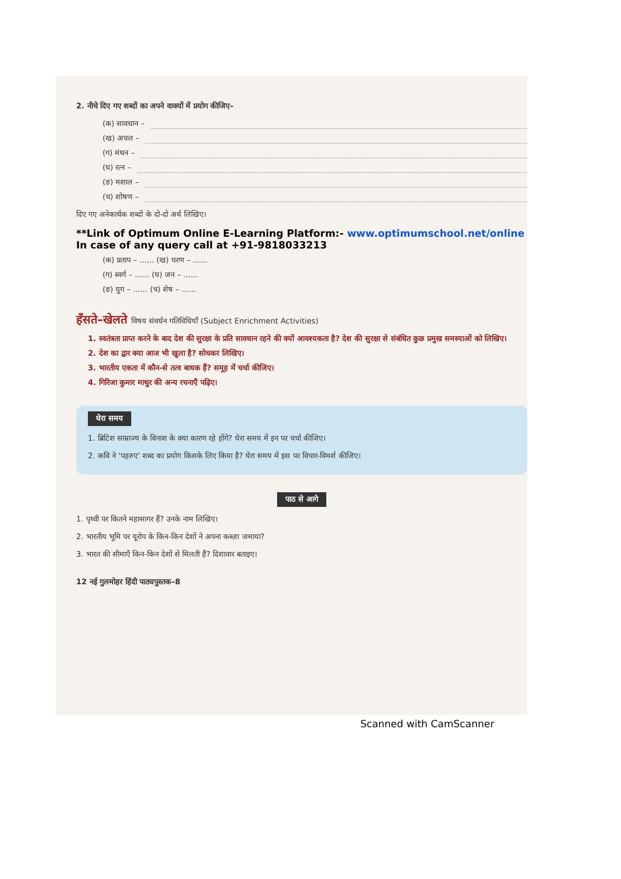2. नीचे दिए गए शब्दों का अपने वाक्यों में प्रयोग कीजिए–
(क) सावधान –
(ख) अचल –
(ग) मंथन –
(घ) रत्न –
(ङ) मशाल –
(च) शोषण –
दिए गए अनेकार्थक शब्दों के दो-दो अर्थ लिखिए।
**Link of Optimum Online E-Learning Platform:- www.optimumschool.net/online
In case of any query call at +91-9818033213
(क) प्रताप – ...... (ख) चरण – ......
(ग) स्वर्ग – ...... (घ) जन – ......
(ङ) युग – ...... (च) शेष – ......
हँसते–खेलते विषय संवर्धन गतिविधियाँ (Subject Enrichment Activities)
1. स्वतंत्रता प्राप्त करने के बाद देश की सुरक्षा के प्रति सावधान रहने की क्यों आवश्यकता है? देश की सुरक्षा से संबंधित कुछ प्रमुख समस्याओं को लिखिए।
2. देश का द्वार क्या आज भी खुला है? सोचकर लिखिए।
3. भारतीय एकता में कौन-से तत्व बाधक हैं? समूह में चर्चा कीजिए।
4. गिरिजा कुमार माथुर की अन्य रचनाएँ पढ़िए।
घेरा समय
1. ब्रिटिश साम्राज्य के विनाश के क्या कारण रहे होंगे? घेरा समय में इन पर चर्चा कीजिए।
2. कवि ने ‘पहरुए’ शब्द का प्रयोग किसके लिए किया है? घेरा समय में इस पर विचार-विमर्श कीजिए।
पाठ से आगे
1. पृथ्वी पर कितने महासागर हैं? उनके नाम लिखिए।
2. भारतीय भूमि पर यूरोप के किन-किन देशों ने अपना कब्ज़ा जमाया?
3. भारत की सीमाएँ किन-किन देशों से मिलती हैं? दिशावार बताइए।
12 नई गुलमोहर हिंदी पाठ्यपुस्तक–8
Scanned with CamScanner